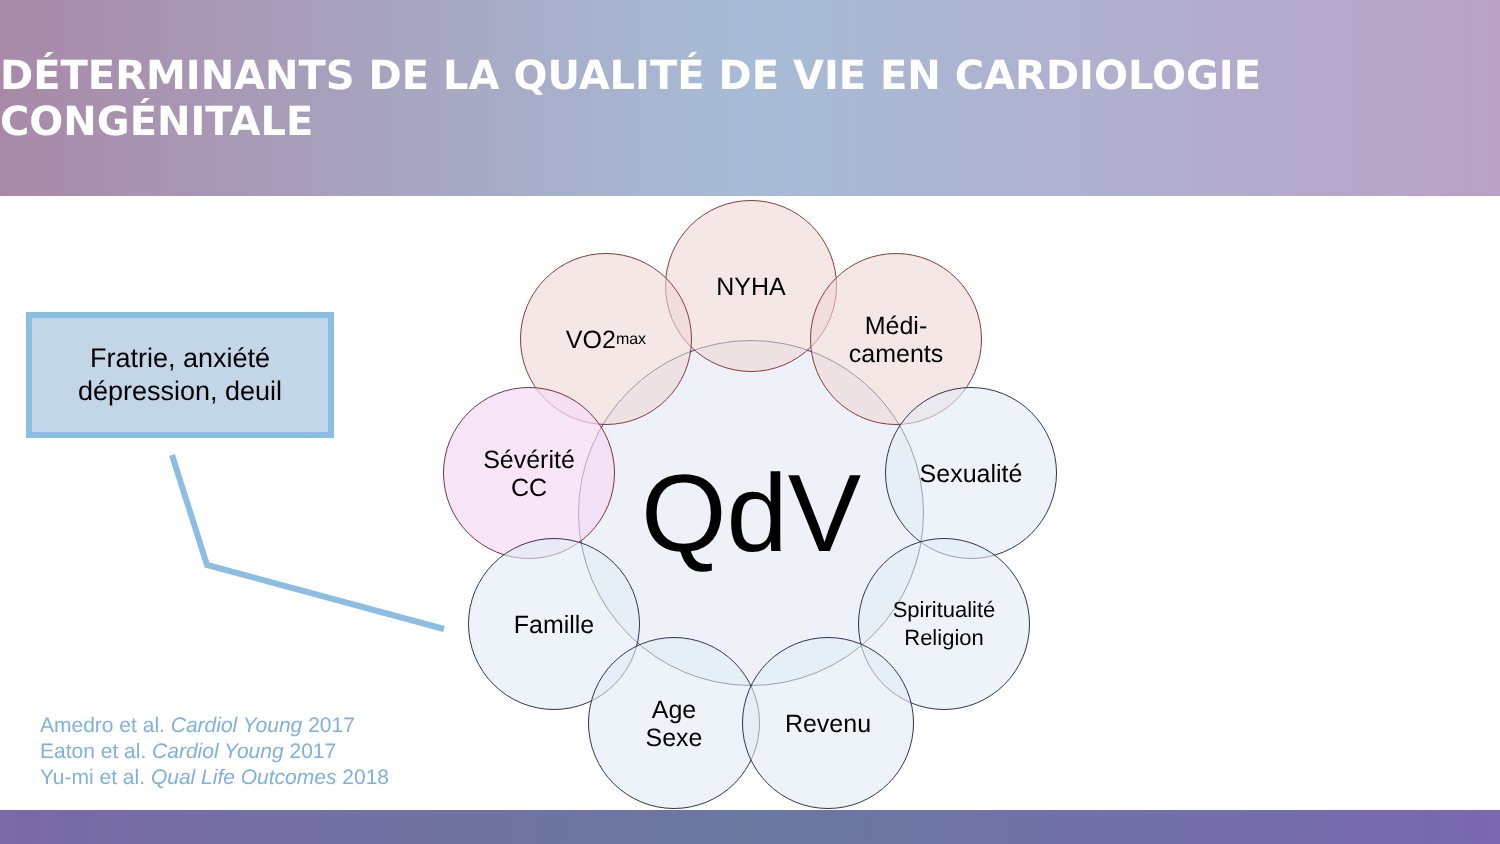DÉTERMINANTS DE LA QUALITÉ DE VIE EN CARDIOLOGIE CONGÉNITALE
Fratrie, anxiété
dépression, deuil
QdV
NYHA
VO2<sub>max</sub>
Médi-
caments
Sévérité
CC
Sexualité
Famille
Spiritualité
Religion
Age
Sexe
Revenu
Amedro et al. Cardiol Young 2017
Eaton et al. Cardiol Young 2017
Yu-mi et al. Qual Life Outcomes 2018